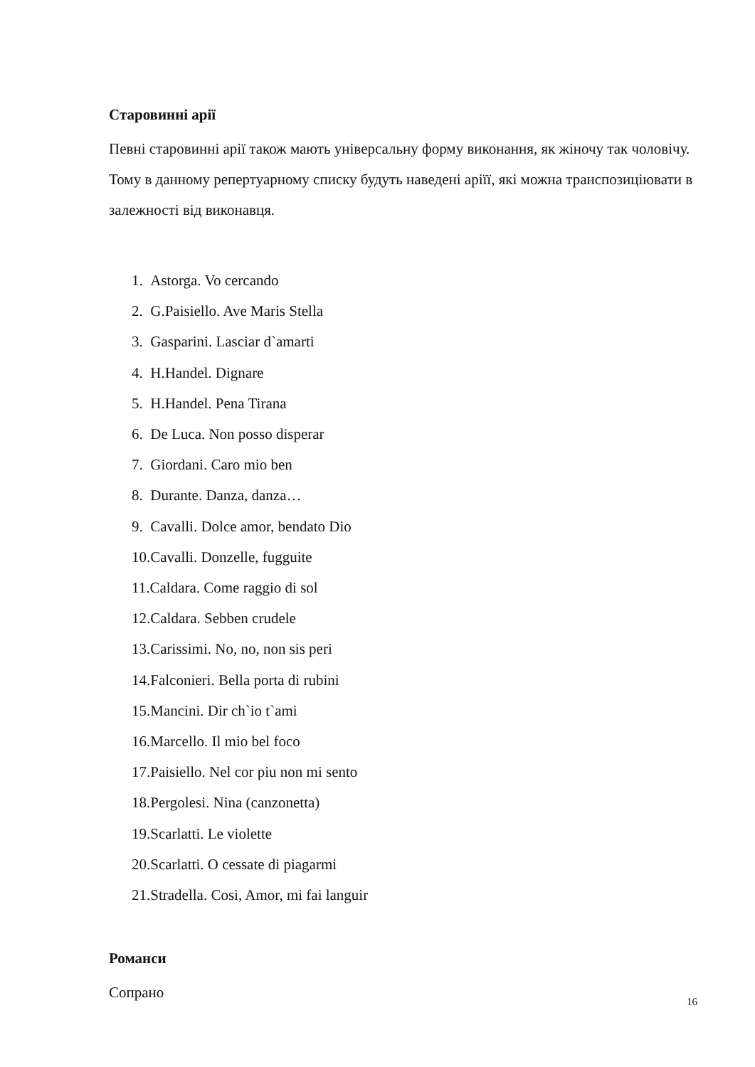Старовинні арії
Певні старовинні арії також мають універсальну форму виконання, як жіночу так чоловічу. Тому в данному репертуарному списку будуть наведені арiїї, які можна транспозиціювати в залежності від виконавця.
1. Astorga. Vo cercando
2. G.Paisiello. Ave Maris Stella
3. Gasparini. Lasciar d`amarti
4. H.Handel. Dignare
5. H.Handel. Pena Tirana
6. De Luca. Non posso disperar
7. Giordani. Caro mio ben
8. Durante. Danza, danza…
9. Cavalli. Dolce amor, bendato Dio
10.Cavalli. Donzelle, fugguite
11.Caldara. Come raggio di sol
12.Caldara. Sebben crudele
13.Carissimi. No, no, non sis peri
14.Falconieri. Bella porta di rubini
15.Mancini. Dir ch`io t`ami
16.Marcello. Il mio bel foco
17.Paisiello. Nel cor piu non mi sento
18.Pergolesi. Nina (canzonetta)
19.Scarlatti. Le violette
20.Scarlatti. O cessate di piagarmi
21.Stradella. Cosi, Amor, mi fai languir
Романси
Сопрано
16